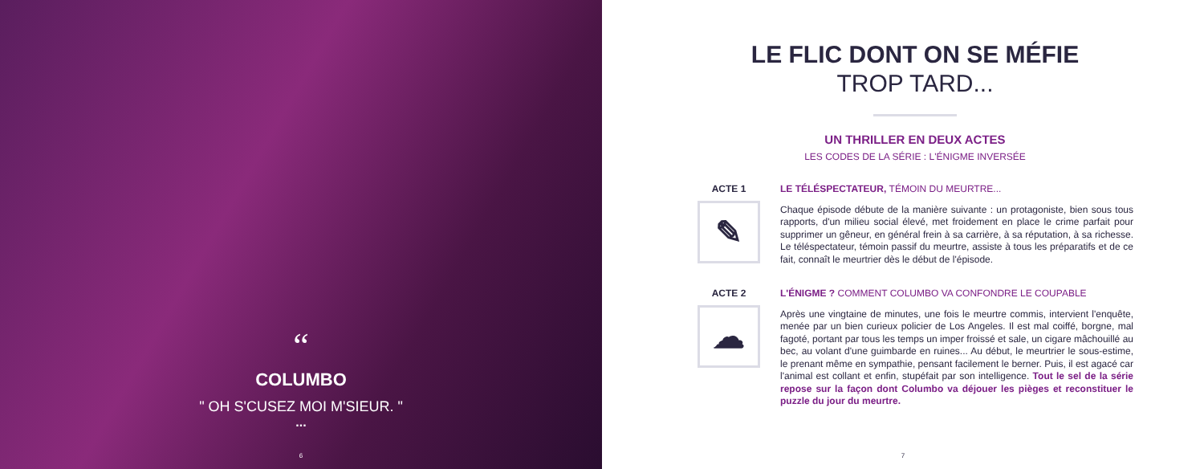“
COLUMBO
" OH S'CUSEZ MOI M'SIEUR. "
...
6
LE FLIC DONT ON SE MÉFIE
TROP TARD...
UN THRILLER EN DEUX ACTES
LES CODES DE LA SÉRIE : L'ÉNIGME INVERSÉE
ACTE 1
✎
LE TÉLÉSPECTATEUR, TÉMOIN DU MEURTRE...
Chaque épisode débute de la manière suivante : un protagoniste, bien sous tous rapports, d'un milieu social élevé, met froidement en place le crime parfait pour supprimer un gêneur, en général frein à sa carrière, à sa réputation, à sa richesse. Le téléspectateur, témoin passif du meurtre, assiste à tous les préparatifs et de ce fait, connaît le meurtrier dès le début de l'épisode.
ACTE 2
☁
L'ÉNIGME ? COMMENT COLUMBO VA CONFONDRE LE COUPABLE
Après une vingtaine de minutes, une fois le meurtre commis, intervient l'enquête, menée par un bien curieux policier de Los Angeles. Il est mal coiffé, borgne, mal fagoté, portant par tous les temps un imper froissé et sale, un cigare mâchouillé au bec, au volant d'une guimbarde en ruines... Au début, le meurtrier le sous-estime, le prenant même en sympathie, pensant facilement le berner. Puis, il est agacé car l'animal est collant et enfin, stupéfait par son intelligence. Tout le sel de la série repose sur la façon dont Columbo va déjouer les pièges et reconstituer le puzzle du jour du meurtre.
7